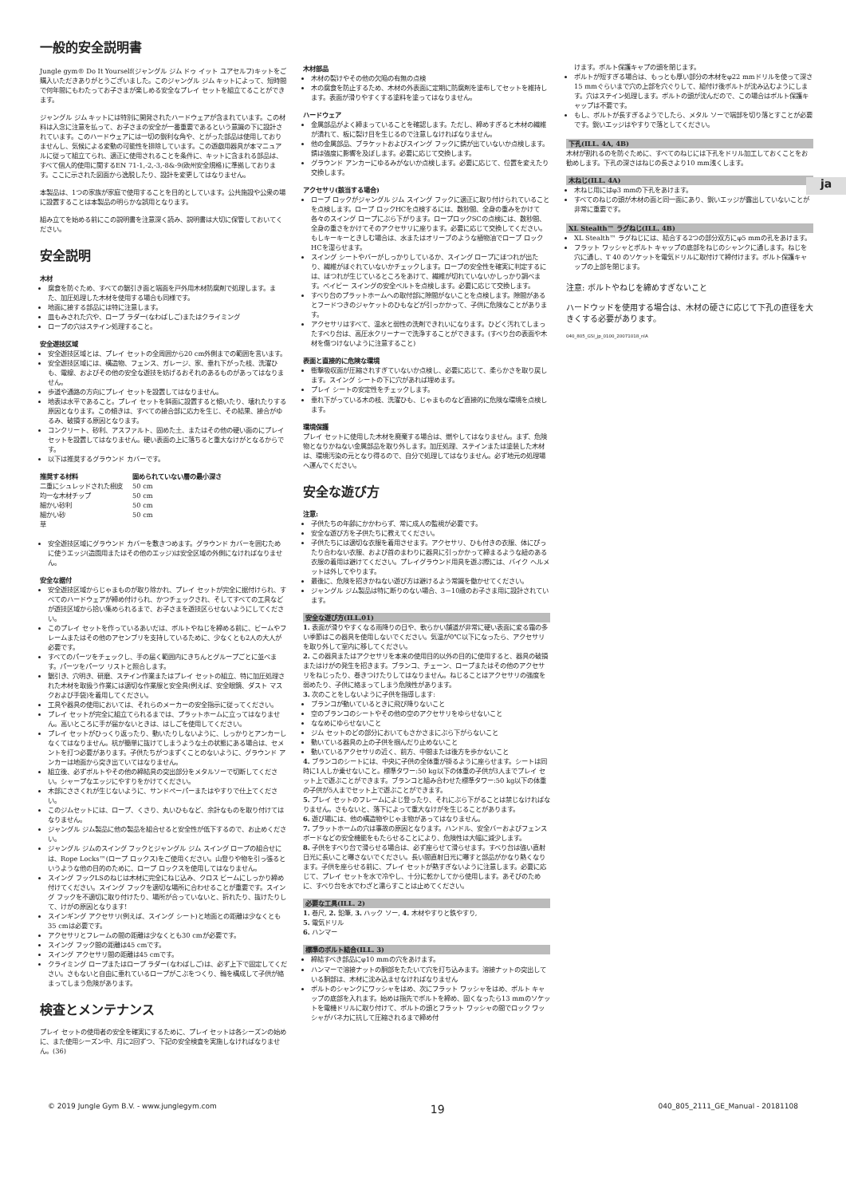ja
一般的安全説明書
Jungle gym® Do It Yourself(ジャングル ジム ドゥ イット ユアセルフ)キットをご購入いただきありがとうございました。このジャングル ジム キットによって、短時間で何年間にもわたってお子さまが楽しめる安全なプレイ セットを組立てることができます。
ジャングル ジム キットには特別に開発されたハードウェアが含まれています。この材料は入念に注意を払って、お子さまの安全が一番重要であるという意識の下に設計されています。このハードウェアには一切の鋭利な角や、とがった部品は使用しておりませんし、気候による変動の可能性を排除しています。この遊戯用器具が本マニュアルに従って組立てられ、適正に使用されることを条件に、キットに含まれる部品は、すべて個人的使用に関するEN 71-1,-2,-3,-8&-9(欧州安全規格)に準拠しております。ここに示された図面から逸脱したり、設計を変更してはなりません。
本製品は、1つの家族が家庭で使用することを目的としています。公共施設や公衆の場に設置することは本製品の明らかな誤用となります。
組み立てを始める前にこの説明書を注意深く読み、説明書は大切に保管しておいてください。
安全説明
木材
腐食を防ぐため、すべての鋸引き面と端面を戸外用木材防腐剤で処理します。また、加圧処理した木材を使用する場合も同様です。
地面に接する部品には特に注意します。
皿もみされた穴や、ロープ ラダー(なわばしご)またはクライミング
ロープの穴はステイン処理すること。
安全遊技区域
安全遊技区域とは、プレイ セットの全周囲から20 cm外側までの範囲を言います。
安全遊技区域には、構造物、フェンス、ガレージ、家、垂れ下がった枝、洗濯ひも、電線、およびその他の安全な遊技を妨げるおそれのあるものがあってはなりません。
歩道や通路の方向にプレイ セットを設置してはなりません。
地表は水平であること。プレイ セットを斜面に設置すると傾いたり、壊れたりする原因となります。この傾きは、すべての接合部に応力を生じ、その結果、接合がゆるみ、破損する原因となります。
コンクリート、砂利、アスファルト、固めた土、またはその他の硬い面のにプレイセットを設置してはなりません。硬い表面の上に落ちると重大なけがとなるからです。
以下は推奨するグラウンド カバーです。
| 推奨する材料 | 固められていない層の最小深さ |
| --- | --- |
| 二重にシュレッドされた樹皮 | 50 cm |
| 均一な木材チップ | 50 cm |
| 細かい砂利 | 50 cm |
| 細かい砂 | 50 cm |
| 草 | |
安全遊技区域にグラウンド カバーを敷きつめます。グラウンド カバーを囲むために使うエッジ(造園用またはその他のエッジ)は安全区域の外側になければなりません。
安全な据付
安全遊技区域からじゃまものが取り除かれ、プレイ セットが完全に据付けられ、すべてのハードウェアが締め付けられ、かつチェックされ、そしてすべての工具などが遊技区域から拾い集められるまで、お子さまを遊技区らせないようにしてください。
このプレイ セットを作っているあいだは、ボルトやねじを締める前に、ビームやフレームまたはその他のアセンブリを支持しているために、少なくとも2人の大人が必要です。
すべてのパーツをチェックし、手の届く範囲内にきちんとグループごとに並べます。パーツをパーツ リストと照合します。
鋸引き、穴明き、研磨、ステイン作業またはプレイ セットの組立、特に加圧処理された木材を取扱う作業には適切な作業服と安全具(例えば、安全眼鏡、ダスト マスクおよび手袋)を着用してください。
工具や器具の使用においては、それらのメーカーの安全指示に従ってください。
プレイ セットが完全に組立てられるまでは、プラットホームに立ってはなりません。高いところに手が届かないときは、はしごを使用してください。
プレイ セットがひっくり返ったり、動いたりしないように、しっかりとアンカーしなくてはなりません。杭が簡単に抜けてしまうような土の状態にある場合は、セメントを打つ必要があります。子供たちがつまずくことのないように、グラウンド アンカーは地面から突き出ていてはなりません。
組立後、必ずボルトやその他の締結具の突出部分をメタルソーで切断してください。シャープなエッジにやすりをかけてください。
木部にささくれが生じないように、サンドペーパーまたはやすりで仕上てください。
このジムセットには、ロープ、くさり、丸いひもなど、余計なものを取り付けてはなりません。
ジャングル ジム製品に他の製品を組合せると安全性が低下するので、お止めください。
ジャングル ジムのスイング フックとジャングル ジム スイング ロープの組合せには、Rope Locks™(ロープ ロックス)をご使用ください。山登りや物を引っ張るというような他の目的のために、ロープ ロックスを使用してはなりません。
スイング フックLSのねじは木材に完全にねじ込み、クロス ビームにしっかり締め付けてください。スイング フックを適切な場所に合わせることが重要です。スイング フックを不適切に取り付けたり、場所が合っていないと、折れたり、抜けたりして、けがの原因となります!
スインギング アクセサリ(例えば、スイング シート)と地面との距離は少なくとも35 cmは必要です。
アクセサリとフレームの間の距離は少なくとも30 cmが必要です。
スイング フック間の距離は45 cmです。
スイング アクセサリ間の距離は45 cmです。
クライミング ロープまたはロープ ラダー(なわばしご)は、必ず上下で固定してください。さもないと自由に垂れているロープがこぶをつくり、輪を構成して子供が絡まってしまう危険があります。
検査とメンテナンス
プレイ セットの使用者の安全を確実にするために、プレイ セットは各シーズンの始めに、また使用シーズン中、月に2回ずつ、下記の安全検査を実施しなければなりません。(36)
木材部品
木材の裂けやその他の欠陥の有無の点検
木の腐食を防止するため、木材の外表面に定期に防腐剤を塗布してセットを維持します。表面が滑りやすくする塗料を塗ってはなりません。
ハードウェア
金属部品がよく締まっていることを確認します。ただし、締めすぎると木材の繊維が潰れて、板に裂け目を生じるので注意しなければなりません。
他の金属部品、ブラケットおよびスイング フックに錆が出ていないか点検します。錆は強度に影響を及ぼします。必要に応じて交換します。
グラウンド アンカーにゆるみがないか点検します。必要に応じて、位置を変えたり交換します。
アクセサリ(該当する場合)
ロープ ロックがジャングル ジム スイング フックに適正に取り付けられていることを点検します。ロープ ロックHCを点検するには、数秒間、全身の重みをかけて各々のスイング ロープにぶら下がります。ロープロックSCの点検には、数秒間、全身の重さをかけてそのアクセサリに座ります。必要に応じて交換してください。もしキーキーときしむ場合は、水またはオリーブのような植物油でロープ ロックHCを湿らせます。
スイング シートやバーがしっかりしているか、スイング ロープにほつれが出たり、繊維がほぐれていないかチェックします。ロープの安全性を確実に判定するには、ほつれが生じているところをあけて、繊維が切れていないかしっかり調べます。ベイビー スイングの安全ベルトを点検します。必要に応じて交換します。
すべり台のプラットホームへの取付部に隙間がないことを点検します。隙間があるとフードつきのジャケットのひもなどが引っかかって、子供に危険なことがあります。
アクセサリはすべて、温水と弱性の洗剤できれいになります。ひどく汚れてしまったすべり台は、高圧水クリーナーで洗浄することができます。(すべり台の表面や木材を傷つけないように注意すること)
表面と直接的に危険な環境
衝撃吸収面が圧縮されすぎていないか点検し、必要に応じて、柔らかさを取り戻します。スイング シートの下に穴があれば埋めます。
プレイ シートの安定性をチェックします。
垂れ下がっている木の枝、洗濯ひも、じゃまものなど直接的に危険な環境を点検します。
環境保護
プレイ セットに使用した木材を廃棄する場合は、燃やしてはなりません。まず、危険物となりかねない金属部品を取り外します。加圧処理、ステインまたは塗装した木材は、環境汚染の元となり得るので、自分で処理してはなりません。必ず地元の処理場へ運んでください。
安全な遊び方
注意:
子供たちの年齢にかかわらず、常に成人の監視が必要です。
安全な遊び方を子供たちに教えてください。
子供たちには適切な衣服を着用させます。アクセサリ、ひも付きの衣服、体にぴったり合わない衣服、および首のまわりに器具に引っかかって締まるような紐のある衣服の着用は避けてください。プレイグラウンド用具を遊ぶ際には、バイク ヘルメットは外してやります。
最後に、危険を招きかねない遊び方は避けるよう常識を働かせてください。
ジャングル ジム製品は特に断りのない場合、3－10歳のお子さま用に設計されています。
安全な遊び方(ILL.01)
1. 表面が滑りやすくなる雨降りの日や、軟らかい舗道が非常に硬い表面に変る霜の多い季節はこの器具を使用しないでください。気温が0℃以下になったら、アクセサリを取り外して室内に移してください。
2. この器具またはアクセサリを本来の使用目的以外の目的に使用すると、器具の破損またはけがの発生を招きます。ブランコ、チェーン、ロープまたはその他のアクセサリをねじったり、巻きつけたりしてはなりません。ねじることはアクセサリの強度を弱めたり、子供に絡まってしまう危険性があります。
3. 次のことをしないように子供を指導します:
ブランコが動いているときに飛び降りないこと
空のブランコのシートやその他の空のアクセサリをゆらせないこと
ななめにゆらせないこと
ジム セットのどの部分においてもさかさまにぶら下がらないこと
動いている器具の上の子供を掴んだり止めないこと
動いているアクセサリの近く、前方、中間または後方を歩かないこと
4. ブランコのシートには、中央に子供の全体重が掛るように座らせます。シートは同時に1人しか乗せないこと。標準タワー:50 kg以下の体重の子供が3人までプレイ セット上で遊ぶことができます。ブランコと組み合わせた標準タワー:50 kg以下の体重の子供が5人までセット上で遊ぶことができます。
5. プレイ セットのフレームによじ登ったり、それにぶら下がることは禁じなければなりません。さもないと、落下によって重大なけがを生じることがあります。
6. 遊び場には、他の構造物やじゃま物があってはなりません。
7. プラットホームの穴は事故の原因となります。ハンドル、安全バーおよびフェンス ボードなどの安全機能をもたらせることにより、危険性は大幅に減少します。
8. 子供をすべり台で滑らせる場合は、必ず座らせて滑らせます。すべり台は強い直射日光に長いこと曝さないでください。長い間直射日光に曝すと部品がかなり熱くなります。子供を座らせる前に、プレイ セットが熱すぎないように注意します。必要に応じて、プレイ セットを水で冷やし、十分に乾かしてから使用します。あそびのために、すべり台を水でわざと濡らすことは止めてください。
必要な工具(ILL. 2)
1. 巻尺, 2. 鉛筆, 3. ハック ソー, 4. 木材やすりと鉄やすり,
5. 電気ドリル
6. ハンマー
標準のボルト結合(ILL. 3)
締結すべき部品にφ10 mmの穴をあけます。
ハンマーで溶接ナットの胴部をたたいて穴を打ち込みます。溶接ナットの突出している胴部は、木材に沈み込ませなければなりません
ボルトのシャンクにワッシャをはめ、次にフラット ワッシャをはめ、ボルト キャップの底部を入れます。始めは指先でボルトを締め、固くなったら13 mmのソケットを電機ドリルに取り付けて、ボルトの頭とフラット ワッシャの間でロック ワッシャがバネ力に抗して圧縮されるまで締め付
けます。ボルト保護キャプの頭を閉じます。
ボルトが短すぎる場合は、もっとも厚い部分の木材をφ22 mmドリルを使って深さ15 mmぐらいまで穴の上部を穴ぐりして、組付け後ボルトが沈み込むようにします。穴はステイン処理します。ボルトの頭が沈んだので、この場合はボルト保護キャップは不要です。
もし、ボルトが長すぎるようでしたら、メタル ソーで端部を切り落とすことが必要です。鋭いエッジはやすりで落としてください。
下孔(ILL. 4A, 4B)
木材が割れるのを防ぐために、すべてのねじには下孔をドリル加工しておくことをお勧めします。下孔の深さはねじの長さより10 mm浅くします。
木ねじ(ILL. 4A)
木ねじ用にはφ3 mmの下孔をあけます。
すべてのねじの頭が木材の面と同一面にあり、鋭いエッジが露出していないことが非常に重要です。
XL Stealth™ ラグねじ(ILL. 4B)
XL Stealth™ ラグねじには、結合する2つの部分双方にφ5 mmの孔をあけます。
フラット ワッシャとボルト キャップの底部をねじのシャンクに通します。ねじを穴に通し、T 40 のソケットを電気ドリルに取付けて締付けます。ボルト保護キャップの上部を閉じます。
注意: ボルトやねじを締めすぎないこと
ハードウッドを使用する場合は、木材の硬さに応じて下孔の直径を大きくする必要があります。
040_805_GSI_jp_0100_20071018_nlA
© 2019 Jungle Gym B.V. - www.junglegym.com 19 040_805_2111_GE_Manual - 20181108